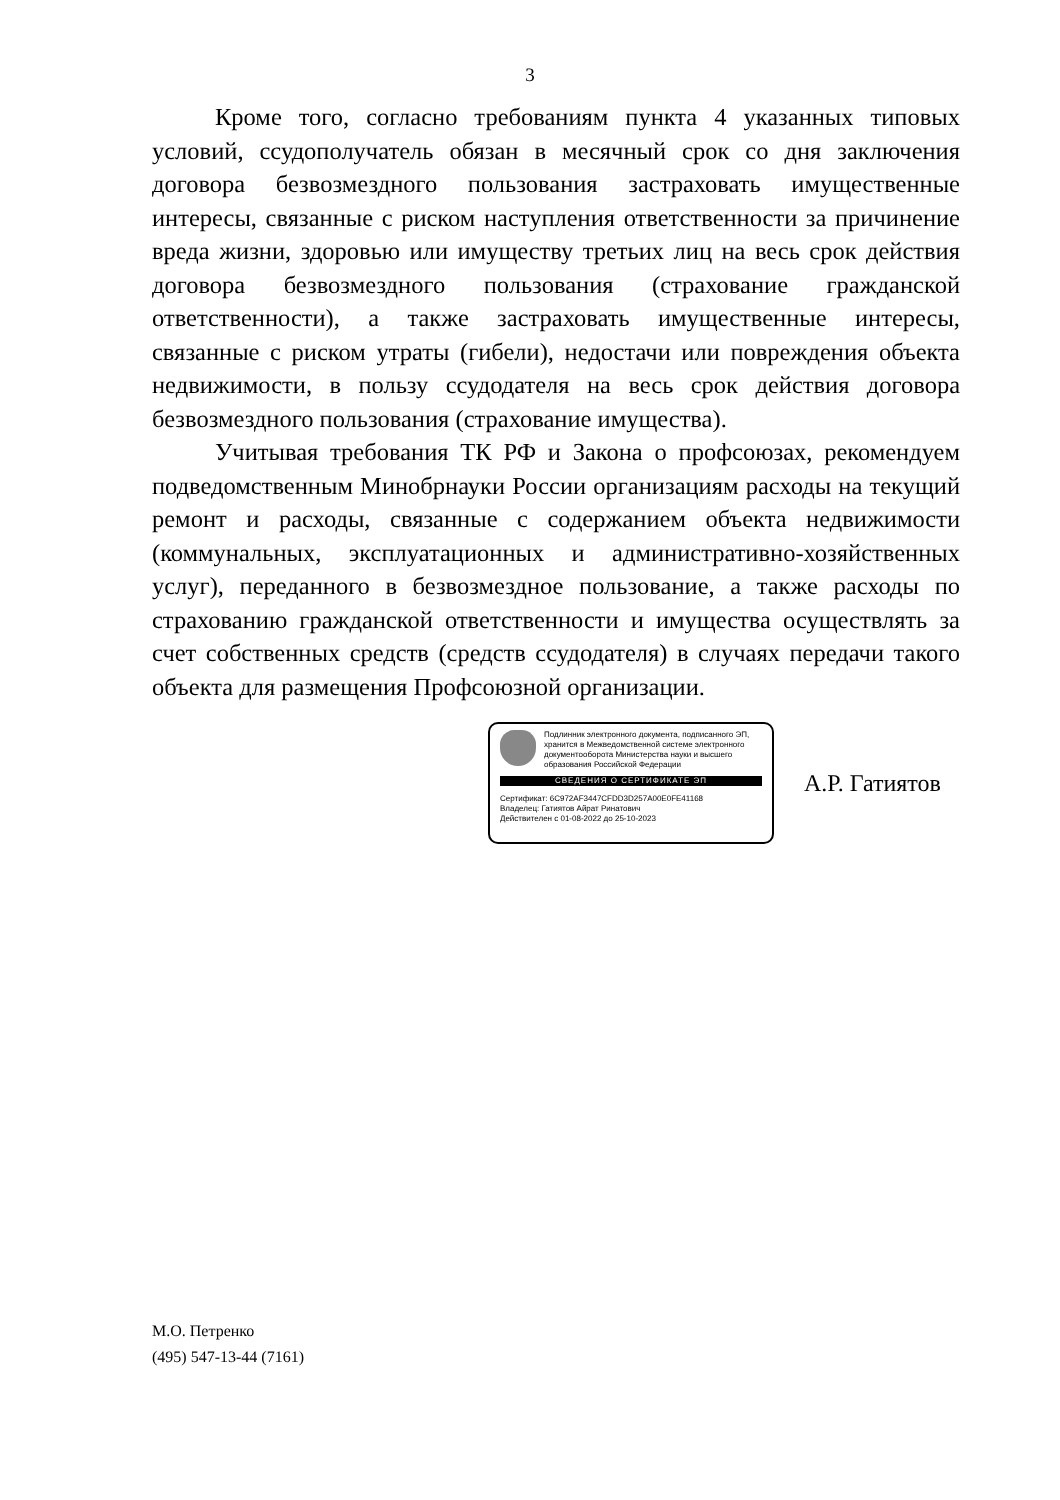3
Кроме того, согласно требованиям пункта 4 указанных типовых условий, ссудополучатель обязан в месячный срок со дня заключения договора безвозмездного пользования застраховать имущественные интересы, связанные с риском наступления ответственности за причинение вреда жизни, здоровью или имуществу третьих лиц на весь срок действия договора безвозмездного пользования (страхование гражданской ответственности), а также застраховать имущественные интересы, связанные с риском утраты (гибели), недостачи или повреждения объекта недвижимости, в пользу ссудодателя на весь срок действия договора безвозмездного пользования (страхование имущества).
Учитывая требования ТК РФ и Закона о профсоюзах, рекомендуем подведомственным Минобрнауки России организациям расходы на текущий ремонт и расходы, связанные с содержанием объекта недвижимости (коммунальных, эксплуатационных и административно-хозяйственных услуг), переданного в безвозмездное пользование, а также расходы по страхованию гражданской ответственности и имущества осуществлять за счет собственных средств (средств ссудодателя) в случаях передачи такого объекта для размещения Профсоюзной организации.
Подлинник электронного документа, подписанного ЭП, хранится в Межведомственной системе электронного документооборота Министерства науки и высшего образования Российской Федерации
СВЕДЕНИЯ О СЕРТИФИКАТЕ ЭП
Сертификат: 6C972AF3447CFDD3D257A00E0FE41168
Владелец: Гатиятов Айрат Ринатович
Действителен с 01-08-2022 до 25-10-2023
А.Р. Гатиятов
М.О. Петренко
(495) 547-13-44 (7161)